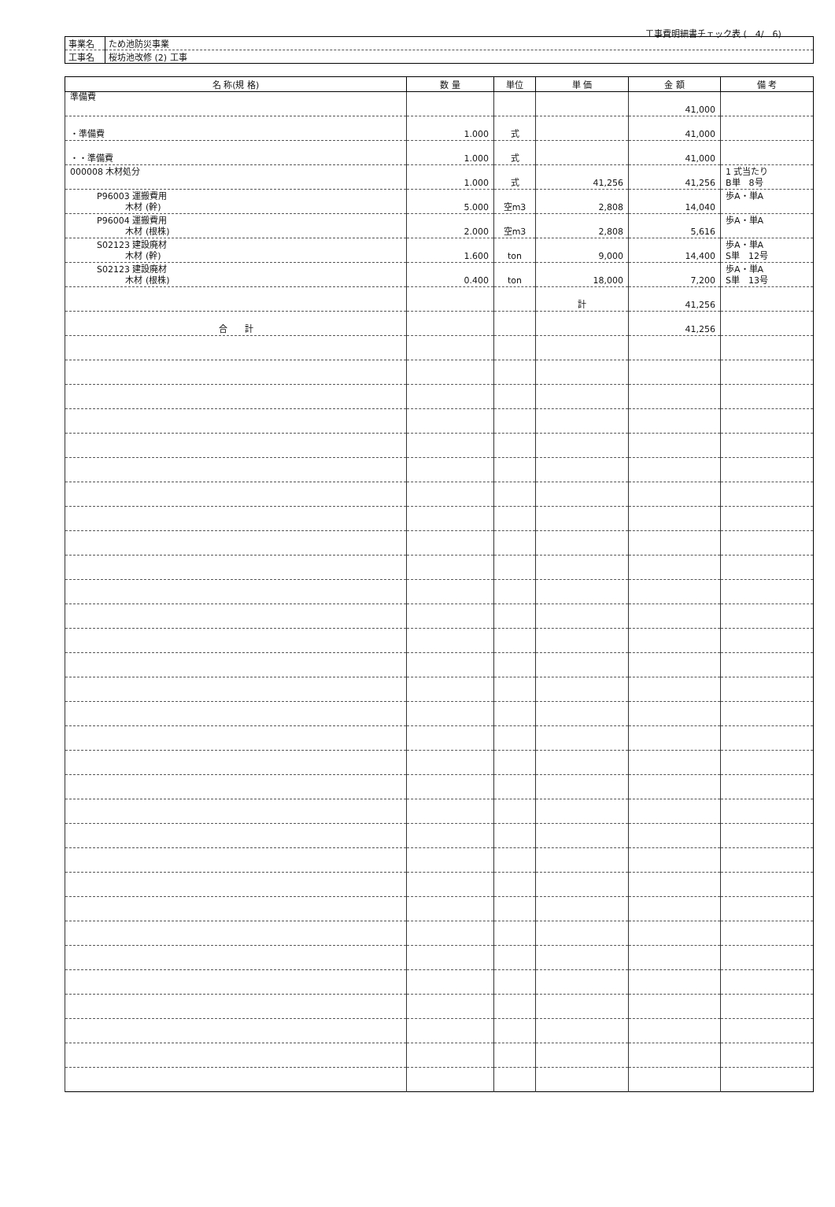工事費明細書チェック表 (　4/　6)
| 事業名 | ため池防災事業 |
| 工事名 | 桜坊池改修 (2) 工事 |
| 名 称(規 格) | 数 量 | 単位 | 単 価 | 金 額 | 備 考 |
| --- | --- | --- | --- | --- | --- |
| 準備費 | | | | 41,000 | |
| ・準備費 | 1.000 | 式 | | 41,000 | |
| ・・準備費 | 1.000 | 式 | | 41,000 | |
| 000008 木材処分 | 1.000 | 式 | 41,256 | 41,256 | 1 式当たり B単 8号 |
| P96003 運搬費用 木材 (幹) | 5.000 | 空m3 | 2,808 | 14,040 | 歩A・単A |
| P96004 運搬費用 木材 (根株) | 2.000 | 空m3 | 2,808 | 5,616 | 歩A・単A |
| S02123 建設廃材 木材 (幹) | 1.600 | ton | 9,000 | 14,400 | 歩A・単A S単 12号 |
| S02123 建設廃材 木材 (根株) | 0.400 | ton | 18,000 | 7,200 | 歩A・単A S単 13号 |
| | | | 計 | 41,256 | |
| 合 計 | | | | 41,256 | |